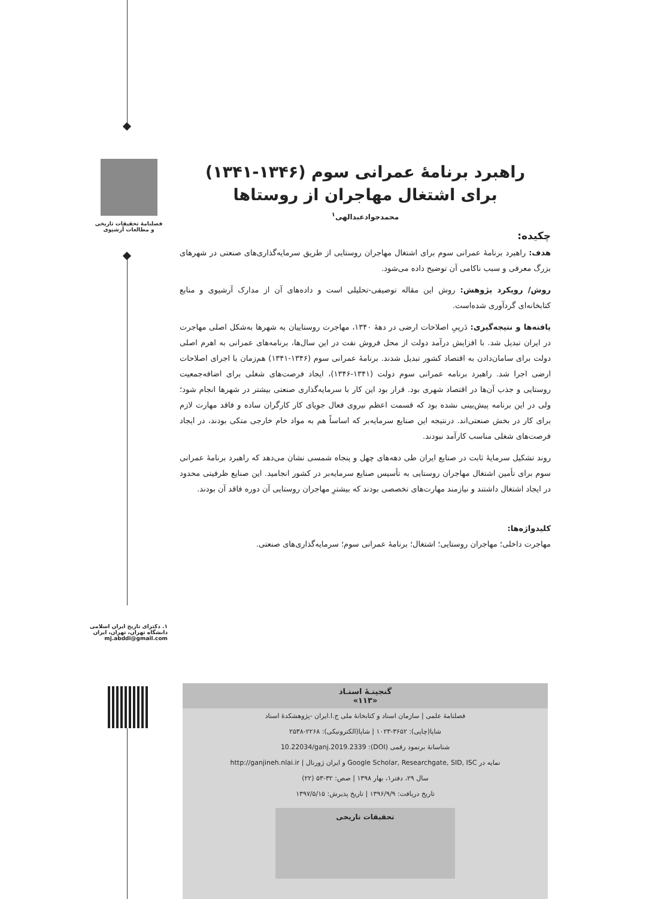فصلنامهٔ تحقیقات تاریخی
و مطالعات آرشیوی
۱. دکترای تاریخ ایران اسلامی دانشگاه تهران، تهران، ایران
mj.abddi@gmail.com
راهبرد برنامهٔ عمرانی سوم (۱۳۴۶-۱۳۴۱)
برای اشتغال مهاجران از روستاها
محمدجوادعبدالهی<sup>۱</sup>
چکیده:
هدف: راهبرد برنامهٔ عمرانی سوم برای اشتغال مهاجران روستایی از طریق سرمایه‌گذاری‌های صنعتی در شهرهای بزرگ معرفی و سبب ناکامی آن توضیح داده می‌شود.
روش/ رویکرد پژوهش: روش این مقاله توصیفی-تحلیلی است و داده‌های آن از مدارک آرشیوی و منابع کتابخانه‌ای گردآوری شده‌است.
یافته‌ها و نتیجه‌گیری: دَرپیِ اصلاحات ارضی در دههٔ ۱۳۴۰، مهاجرت روستاییان به شهرها به‌شکل اصلی مهاجرت در ایران تبدیل شد. با افزایش درآمد دولت از محل فروش نفت در این سال‌ها، برنامه‌های عمرانی به اهرم اصلی دولت برای سامان‌دادن به اقتصاد کشور تبدیل شدند. برنامهٔ عمرانی سوم (۱۳۴۶-۱۳۴۱) هم‌زمان با اجرای اصلاحات ارضی اجرا شد. راهبرد برنامه عمرانی سوم دولت (۱۳۴۱-۱۳۴۶)، ایجاد فرصت‌های شغلی برای اضافه‌جمعیت روستایی و جذب آن‌ها در اقتصاد شهری بود. قرار بود این کار با سرمایه‌گذاری صنعتی بیشتر در شهرها انجام شود؛ ولی در این برنامه پیش‌بینی نشده بود که قسمت اعظم نیروی فعال جویای کار کارگران ساده و فاقد مهارت لازم برای کار در بخش صنعتی‌اند. درنتیجه این صنایع سرمایه‌بر که اساساً هم به مواد خام خارجی متکی بودند، در ایجاد فرصت‌های شغلی مناسب کارآمد نبودند.
روند تشکیل سرمایهٔ ثابت در صنایع ایران طی دهه‌های چهل و پنجاه شمسی نشان می‌دهد که راهبرد برنامهٔ عمرانی سوم برای تأمین اشتغال مهاجران روستایی به تأسیس صنایع سرمایه‌بر در کشور انجامید. این صنایع ظرفیتی محدود در ایجاد اشتغال داشتند و نیازمند مهارت‌های تخصصی بودند که بیشترِ مهاجران روستایی آن دوره فاقد آن بودند.
کلیدواژه‌ها:
مهاجرت داخلی؛ مهاجران روستایی؛ اشتغال؛ برنامهٔ عمرانی سوم؛ سرمایه‌گذاری‌های صنعتی.
گنجینـهٔ اسنـاد
«۱۱۳»
فصلنامهٔ علمی | سازمان اسناد و کتابخانهٔ ملی ج.ا.ایران -پژوهشکدهٔ اسناد
شاپا(چاپی): ۳۶۵۲-۱۰۲۳ | شاپا(الکترونیکی): ۲۲۶۸-۲۵۳۸
شناسانهٔ برنمود رقمی (DOI): 10.22034/ganj.2019.2339
نمایه در Google Scholar, Researchgate, SID, ISC و ایران ژورنال | http://ganjineh.nlai.ir
سال ۲۹، دفتر۱، بهار ۱۳۹۸ | صص: ۳۲-۵۳ (۲۲)
تاریخ دریافت: ۱۳۹۶/۹/۹ | تاریخ پذیرش: ۱۳۹۷/۵/۱۵
تحقیقات تاریخی